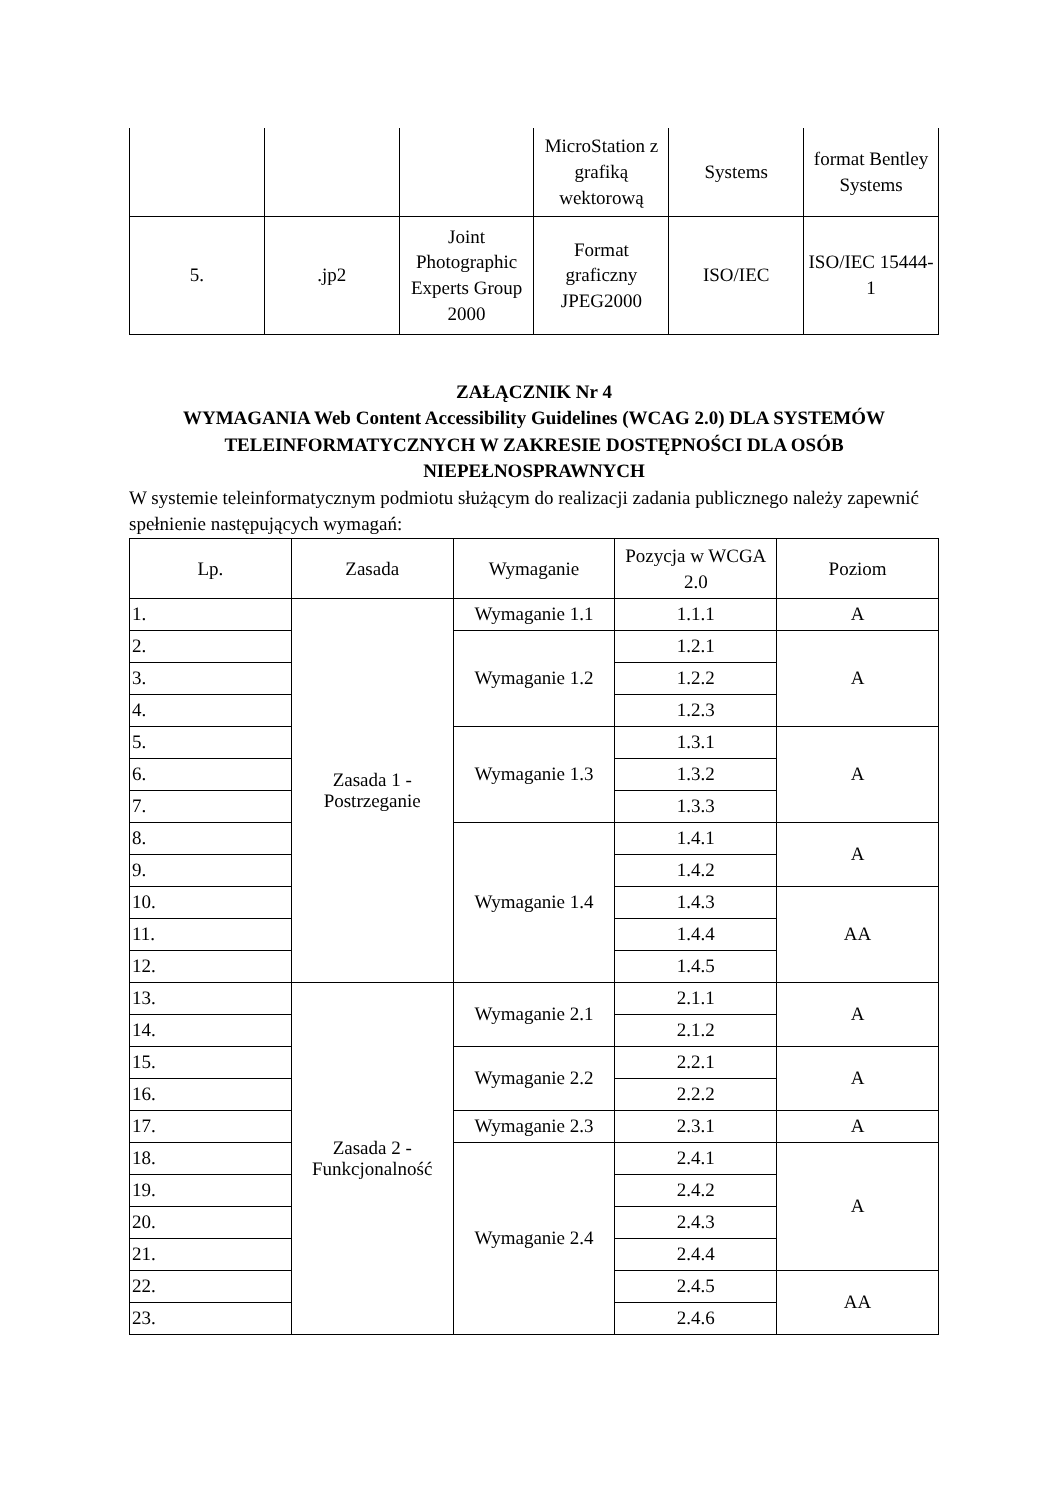| | | | MicroStation z grafiką wektorową | Systems | format Bentley Systems |
| 5. | .jp2 | Joint Photographic Experts Group 2000 | Format graficzny JPEG2000 | ISO/IEC | ISO/IEC 15444-1 |
ZAŁĄCZNIK Nr 4
WYMAGANIA Web Content Accessibility Guidelines (WCAG 2.0) DLA SYSTEMÓW TELEINFORMATYCZNYCH W ZAKRESIE DOSTĘPNOŚCI DLA OSÓB NIEPEŁNOSPRAWNYCH
W systemie teleinformatycznym podmiotu służącym do realizacji zadania publicznego należy zapewnić spełnienie następujących wymagań:
| Lp. | Zasada | Wymaganie | Pozycja w WCGA 2.0 | Poziom |
| --- | --- | --- | --- | --- |
| 1. | Zasada 1 - Postrzeganie | Wymaganie 1.1 | 1.1.1 | A |
| 2. | | Wymaganie 1.2 | 1.2.1 | A |
| 3. | | | 1.2.2 | |
| 4. | | | 1.2.3 | |
| 5. | | Wymaganie 1.3 | 1.3.1 | A |
| 6. | | | 1.3.2 | |
| 7. | | | 1.3.3 | |
| 8. | | Wymaganie 1.4 | 1.4.1 | A |
| 9. | | | 1.4.2 | |
| 10. | | | 1.4.3 | AA |
| 11. | | | 1.4.4 | |
| 12. | | | 1.4.5 | |
| 13. | Zasada 2 - Funkcjonalność | Wymaganie 2.1 | 2.1.1 | A |
| 14. | | | 2.1.2 | |
| 15. | | Wymaganie 2.2 | 2.2.1 | A |
| 16. | | | 2.2.2 | |
| 17. | | Wymaganie 2.3 | 2.3.1 | A |
| 18. | | Wymaganie 2.4 | 2.4.1 | A |
| 19. | | | 2.4.2 | |
| 20. | | | 2.4.3 | |
| 21. | | | 2.4.4 | |
| 22. | | | 2.4.5 | AA |
| 23. | | | 2.4.6 | |